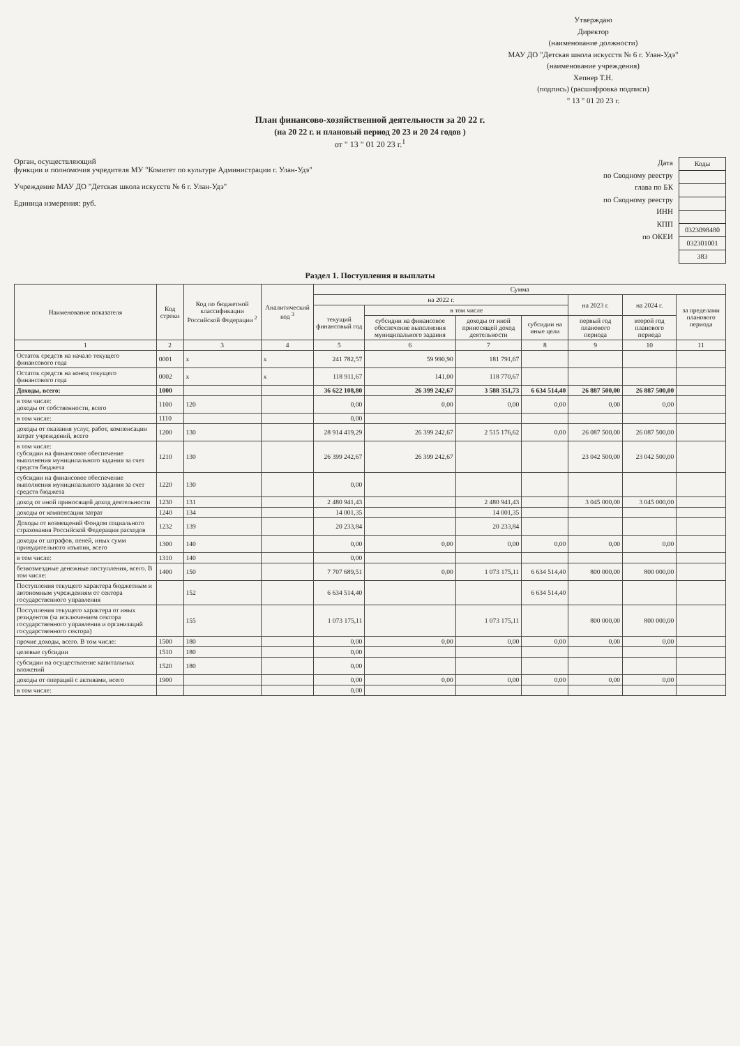Утверждаю
Директор
(наименование должности)
МАУ ДО "Детская школа искусств № 6 г. Улан-Удэ"
(наименование учреждения)
Хепнер Т.Н.
(подпись) (расшифровка подписи)
" 13 " 01 20 23 г.
План финансово-хозяйственной деятельности за 20 22 г.
(на 20 22 г. и плановый период 20 23 и 20 24 годов )
от " 13 " 01 20 23 г.<sup>1</sup>
Орган, осуществляющий
функции и полномочия учредителя МУ "Комитет по культуре Администрации г. Улан-Удэ"
Учреждение МАУ ДО "Детская школа искусств № 6 г. Улан-Удэ"
Единица измерения: руб.
Дата
по Сводному реестру
глава по БК
по Сводному реестру
ИНН
КПП
по ОКЕИ
| Коды |
| 0323098480 |
| 032301001 |
| 383 |
Раздел 1. Поступления и выплаты
| Наименование показателя | Код строки | Код по бюджетной классификации Российской Федерации <sup>2</sup> | Аналитический код <sup>3</sup> | Сумма | | | | | | |
| --- | --- | --- | --- | --- | --- | --- | --- | --- | --- | --- |
| | | | | на 2022 г. | | | | на 2023 г. | на 2024 г. | за пределами планового периода |
| | | | | текущий финансовый год | в том числе | | | | | |
| | | | | | субсидии на финансовое обеспечение выполнения муниципального задания | доходы от иной приносящей доход деятельности | субсидии на иные цели | первый год планового периода | второй год планового периода | |
| 1 | 2 | 3 | 4 | 5 | 6 | 7 | 8 | 9 | 10 | 11 |
| Остаток средств на начало текущего финансового года | 0001 | x | x | 241 782,57 | 59 990,90 | 181 791,67 | | | | |
| Остаток средств на конец текущего финансового года | 0002 | x | x | 118 911,67 | 141,00 | 118 770,67 | | | | |
| Доходы, всего: | 1000 | | | 36 622 108,80 | 26 399 242,67 | 3 588 351,73 | 6 634 514,40 | 26 887 500,00 | 26 887 500,00 | |
| в том числе: доходы от собственности, всего | 1100 | 120 | | 0,00 | 0,00 | 0,00 | 0,00 | 0,00 | 0,00 | |
| в том числе: | 1110 | | | 0,00 | | | | | | |
| доходы от оказания услуг, работ, компенсации затрат учреждений, всего | 1200 | 130 | | 28 914 419,29 | 26 399 242,67 | 2 515 176,62 | 0,00 | 26 087 500,00 | 26 087 500,00 | |
| в том числе: субсидии на финансовое обеспечение выполнения муниципального задания за счет средств бюджета | 1210 | 130 | | 26 399 242,67 | 26 399 242,67 | | | 23 042 500,00 | 23 042 500,00 | |
| субсидии на финансовое обеспечение выполнения муниципального задания за счет средств бюджета | 1220 | 130 | | 0,00 | | | | | | |
| доход от иной приносящей доход деятельности | 1230 | 131 | | 2 480 941,43 | | 2 480 941,43 | | 3 045 000,00 | 3 045 000,00 | |
| доходы от компенсации затрат | 1240 | 134 | | 14 001,35 | | 14 001,35 | | | | |
| Доходы от возмещений Фондом социального страхования Российской Федерации расходов | 1232 | 139 | | 20 233,84 | | 20 233,84 | | | | |
| доходы от штрафов, пеней, иных сумм принудительного изъятия, всего | 1300 | 140 | | 0,00 | 0,00 | 0,00 | 0,00 | 0,00 | 0,00 | |
| в том числе: | 1310 | 140 | | 0,00 | | | | | | |
| безвозмездные денежные поступления, всего. В том числе: | 1400 | 150 | | 7 707 689,51 | 0,00 | 1 073 175,11 | 6 634 514,40 | 800 000,00 | 800 000,00 | |
| Поступления текущего характера бюджетным и автономным учреждениям от сектора государственного управления | | 152 | | 6 634 514,40 | | | 6 634 514,40 | | | |
| Поступления текущего характера от иных резидентов (за исключением сектора государственного управления и организаций государственного сектора) | | 155 | | 1 073 175,11 | | 1 073 175,11 | | 800 000,00 | 800 000,00 | |
| прочие доходы, всего. В том числе: | 1500 | 180 | | 0,00 | 0,00 | 0,00 | 0,00 | 0,00 | 0,00 | |
| целевые субсидии | 1510 | 180 | | 0,00 | | | | | | |
| субсидии на осуществление капитальных вложений | 1520 | 180 | | 0,00 | | | | | | |
| доходы от операций с активами, всего | 1900 | | | 0,00 | 0,00 | 0,00 | 0,00 | 0,00 | 0,00 | |
| в том числе: | | | | 0,00 | | | | | | |